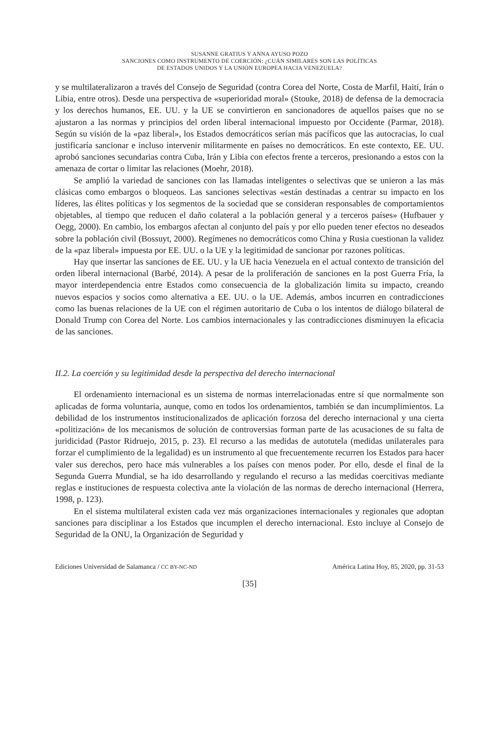SUSANNE GRATIUS Y ANNA AYUSO POZO
SANCIONES COMO INSTRUMENTO DE COERCIÓN: ¿CUÁN SIMILARES SON LAS POLÍTICAS
DE ESTADOS UNIDOS Y LA UNIÓN EUROPEA HACIA VENEZUELA?
y se multilateralizaron a través del Consejo de Seguridad (contra Corea del Norte, Costa de Marfil, Haití, Irán o Libia, entre otros). Desde una perspectiva de «superioridad moral» (Stouke, 2018) de defensa de la democracia y los derechos humanos, EE. UU. y la UE se convirtieron en sancionadores de aquellos países que no se ajustaron a las normas y principios del orden liberal internacional impuesto por Occidente (Parmar, 2018). Según su visión de la «paz liberal», los Estados democráticos serían más pacíficos que las autocracias, lo cual justificaría sancionar e incluso intervenir militarmente en países no democráticos. En este contexto, EE. UU. aprobó sanciones secundarias contra Cuba, Irán y Libia con efectos frente a terceros, presionando a estos con la amenaza de cortar o limitar las relaciones (Moehr, 2018).
Se amplió la variedad de sanciones con las llamadas inteligentes o selectivas que se unieron a las más clásicas como embargos o bloqueos. Las sanciones selectivas «están destinadas a centrar su impacto en los líderes, las élites políticas y los segmentos de la sociedad que se consideran responsables de comportamientos objetables, al tiempo que reducen el daño colateral a la población general y a terceros países» (Hufbauer y Oegg, 2000). En cambio, los embargos afectan al conjunto del país y por ello pueden tener efectos no deseados sobre la población civil (Bossuyt, 2000). Regímenes no democráticos como China y Rusia cuestionan la validez de la «paz liberal» impuesta por EE. UU. o la UE y la legitimidad de sancionar por razones políticas.
Hay que insertar las sanciones de EE. UU. y la UE hacia Venezuela en el actual contexto de transición del orden liberal internacional (Barbé, 2014). A pesar de la proliferación de sanciones en la post Guerra Fría, la mayor interdependencia entre Estados como consecuencia de la globalización limita su impacto, creando nuevos espacios y socios como alternativa a EE. UU. o la UE. Además, ambos incurren en contradicciones como las buenas relaciones de la UE con el régimen autoritario de Cuba o los intentos de diálogo bilateral de Donald Trump con Corea del Norte. Los cambios internacionales y las contradicciones disminuyen la eficacia de las sanciones.
II.2. La coerción y su legitimidad desde la perspectiva del derecho internacional
El ordenamiento internacional es un sistema de normas interrelacionadas entre sí que normalmente son aplicadas de forma voluntaria, aunque, como en todos los ordenamientos, también se dan incumplimientos. La debilidad de los instrumentos institucionalizados de aplicación forzosa del derecho internacional y una cierta «politización» de los mecanismos de solución de controversias forman parte de las acusaciones de su falta de juridicidad (Pastor Ridruejo, 2015, p. 23). El recurso a las medidas de autotutela (medidas unilaterales para forzar el cumplimiento de la legalidad) es un instrumento al que frecuentemente recurren los Estados para hacer valer sus derechos, pero hace más vulnerables a los países con menos poder. Por ello, desde el final de la Segunda Guerra Mundial, se ha ido desarrollando y regulando el recurso a las medidas coercitivas mediante reglas e instituciones de respuesta colectiva ante la violación de las normas de derecho internacional (Herrera, 1998, p. 123).
En el sistema multilateral existen cada vez más organizaciones internacionales y regionales que adoptan sanciones para disciplinar a los Estados que incumplen el derecho internacional. Esto incluye al Consejo de Seguridad de la ONU, la Organización de Seguridad y
Ediciones Universidad de Salamanca / CC BY-NC-ND América Latina Hoy, 85, 2020, pp. 31-53
[35]